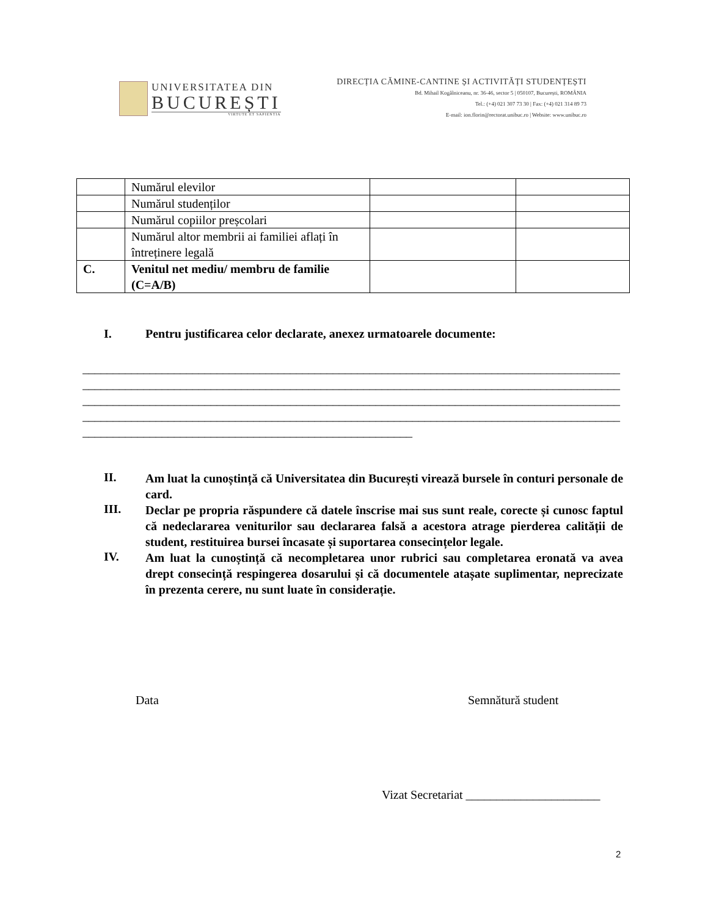UNIVERSITATEA DIN
BUCUREȘTI
VIRTUTE ET SAPIENTIA
DIRECȚIA CĂMINE-CANTINE ȘI ACTIVITĂȚI STUDENȚEȘTI
Bd. Mihail Kogălniceanu, nr. 36-46, sector 5 | 050107, București, ROMÂNIA
Tel.: (+4) 021 307 73 30 | Fax: (+4) 021 314 89 73
E-mail: ion.florin@rectorat.unibuc.ro | Website: www.unibuc.ro
| | Numărul elevilor | | |
| | Numărul studenților | | |
| | Numărul copiilor preșcolari | | |
| | Numărul altor membrii ai familiei aflați în întreținere legală | | |
| C. | Venitul net mediu/ membru de familie (C=A/B) | | |
I. Pentru justificarea celor declarate, anexez urmatoarele documente:
________________________________________________________________________________________
________________________________________________________________________________________
________________________________________________________________________________________
________________________________________________________________________________________
______________________________________________________
II.
Am luat la cunoștință că Universitatea din București virează bursele în conturi personale de card.
III.
Declar pe propria răspundere că datele înscrise mai sus sunt reale, corecte și cunosc faptul că nedeclararea veniturilor sau declararea falsă a acestora atrage pierderea calității de student, restituirea bursei încasate și suportarea consecințelor legale.
IV.
Am luat la cunoștință că necompletarea unor rubrici sau completarea eronată va avea drept consecință respingerea dosarului și că documentele atașate suplimentar, neprecizate în prezenta cerere, nu sunt luate în considerație.
Data Semnătură student
Vizat Secretariat ______________________
2